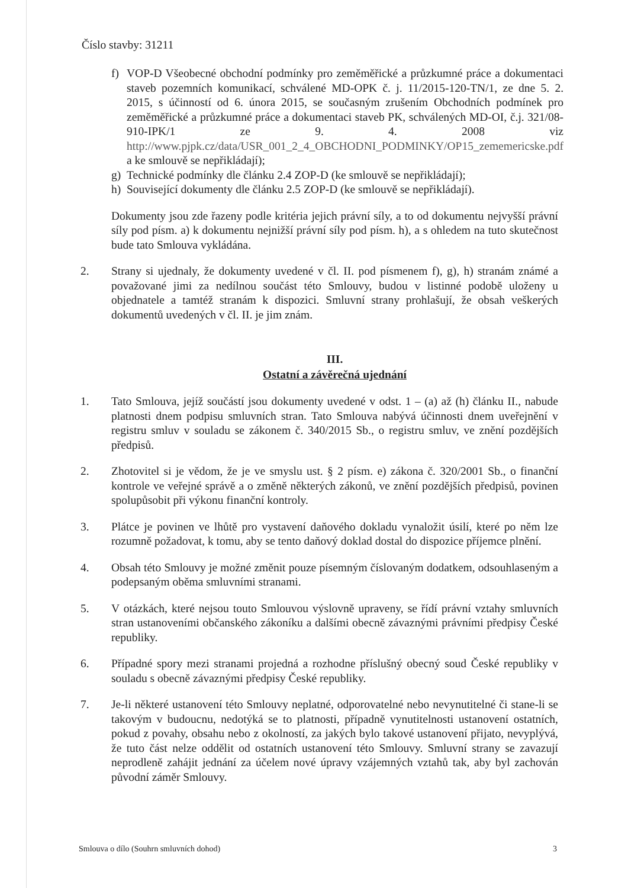Číslo stavby: 31211
f) VOP-D Všeobecné obchodní podmínky pro zeměměřické a průzkumné práce a dokumentaci staveb pozemních komunikací, schválené MD-OPK č. j. 11/2015-120-TN/1, ze dne 5. 2. 2015, s účinností od 6. února 2015, se současným zrušením Obchodních podmínek pro zeměměřické a průzkumné práce a dokumentaci staveb PK, schválených MD-OI, č.j. 321/08-910-IPK/1 ze 9. 4. 2008 viz http://www.pjpk.cz/data/USR_001_2_4_OBCHODNI_PODMINKY/OP15_zememericske.pdf a ke smlouvě se nepřikládají);
g) Technické podmínky dle článku 2.4 ZOP-D (ke smlouvě se nepřikládají);
h) Související dokumenty dle článku 2.5 ZOP-D (ke smlouvě se nepřikládají).
Dokumenty jsou zde řazeny podle kritéria jejich právní síly, a to od dokumentu nejvyšší právní síly pod písm. a) k dokumentu nejnižší právní síly pod písm. h), a s ohledem na tuto skutečnost bude tato Smlouva vykládána.
2. Strany si ujednaly, že dokumenty uvedené v čl. II. pod písmenem f), g), h) stranám známé a považované jimi za nedílnou součást této Smlouvy, budou v listinné podobě uloženy u objednatele a tamtéž stranám k dispozici. Smluvní strany prohlašují, že obsah veškerých dokumentů uvedených v čl. II. je jim znám.
III.
Ostatní a závěrečná ujednání
1. Tato Smlouva, jejíž součástí jsou dokumenty uvedené v odst. 1 – (a) až (h) článku II., nabude platnosti dnem podpisu smluvních stran. Tato Smlouva nabývá účinnosti dnem uveřejnění v registru smluv v souladu se zákonem č. 340/2015 Sb., o registru smluv, ve znění pozdějších předpisů.
2. Zhotovitel si je vědom, že je ve smyslu ust. § 2 písm. e) zákona č. 320/2001 Sb., o finanční kontrole ve veřejné správě a o změně některých zákonů, ve znění pozdějších předpisů, povinen spolupůsobit při výkonu finanční kontroly.
3. Plátce je povinen ve lhůtě pro vystavení daňového dokladu vynaložit úsilí, které po něm lze rozumně požadovat, k tomu, aby se tento daňový doklad dostal do dispozice příjemce plnění.
4. Obsah této Smlouvy je možné změnit pouze písemným číslovaným dodatkem, odsouhlaseným a podepsaným oběma smluvními stranami.
5. V otázkách, které nejsou touto Smlouvou výslovně upraveny, se řídí právní vztahy smluvních stran ustanoveními občanského zákoníku a dalšími obecně závaznými právními předpisy České republiky.
6. Případné spory mezi stranami projedná a rozhodne příslušný obecný soud České republiky v souladu s obecně závaznými předpisy České republiky.
7. Je-li některé ustanovení této Smlouvy neplatné, odporovatelné nebo nevynutitelné či stane-li se takovým v budoucnu, nedotýká se to platnosti, případně vynutitelnosti ustanovení ostatních, pokud z povahy, obsahu nebo z okolností, za jakých bylo takové ustanovení přijato, nevyplývá, že tuto část nelze oddělit od ostatních ustanovení této Smlouvy. Smluvní strany se zavazují neprodleně zahájit jednání za účelem nové úpravy vzájemných vztahů tak, aby byl zachován původní záměr Smlouvy.
Smlouva o dílo (Souhrn smluvních dohod) 3